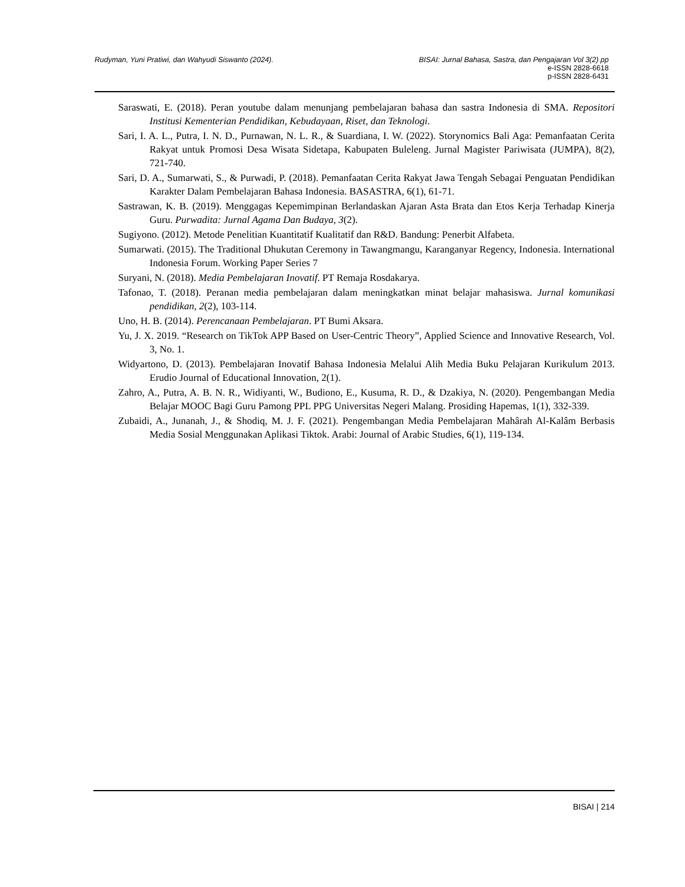Rudyman, Yuni Pratiwi, dan Wahyudi Siswanto (2024). BISAI: Jurnal Bahasa, Sastra, dan Pengajaran Vol 3(2) pp
e-ISSN 2828-6618
p-ISSN 2828-6431
Saraswati, E. (2018). Peran youtube dalam menunjang pembelajaran bahasa dan sastra Indonesia di SMA. Repositori Institusi Kementerian Pendidikan, Kebudayaan, Riset, dan Teknologi.
Sari, I. A. L., Putra, I. N. D., Purnawan, N. L. R., & Suardiana, I. W. (2022). Storynomics Bali Aga: Pemanfaatan Cerita Rakyat untuk Promosi Desa Wisata Sidetapa, Kabupaten Buleleng. Jurnal Magister Pariwisata (JUMPA), 8(2), 721-740.
Sari, D. A., Sumarwati, S., & Purwadi, P. (2018). Pemanfaatan Cerita Rakyat Jawa Tengah Sebagai Penguatan Pendidikan Karakter Dalam Pembelajaran Bahasa Indonesia. BASASTRA, 6(1), 61-71.
Sastrawan, K. B. (2019). Menggagas Kepemimpinan Berlandaskan Ajaran Asta Brata dan Etos Kerja Terhadap Kinerja Guru. Purwadita: Jurnal Agama Dan Budaya, 3(2).
Sugiyono. (2012). Metode Penelitian Kuantitatif Kualitatif dan R&D. Bandung: Penerbit Alfabeta.
Sumarwati. (2015). The Traditional Dhukutan Ceremony in Tawangmangu, Karanganyar Regency, Indonesia. International Indonesia Forum. Working Paper Series 7
Suryani, N. (2018). Media Pembelajaran Inovatif. PT Remaja Rosdakarya.
Tafonao, T. (2018). Peranan media pembelajaran dalam meningkatkan minat belajar mahasiswa. Jurnal komunikasi pendidikan, 2(2), 103-114.
Uno, H. B. (2014). Perencanaan Pembelajaran. PT Bumi Aksara.
Yu, J. X. 2019. “Research on TikTok APP Based on User-Centric Theory”, Applied Science and Innovative Research, Vol. 3, No. 1.
Widyartono, D. (2013). Pembelajaran Inovatif Bahasa Indonesia Melalui Alih Media Buku Pelajaran Kurikulum 2013. Erudio Journal of Educational Innovation, 2(1).
Zahro, A., Putra, A. B. N. R., Widiyanti, W., Budiono, E., Kusuma, R. D., & Dzakiya, N. (2020). Pengembangan Media Belajar MOOC Bagi Guru Pamong PPL PPG Universitas Negeri Malang. Prosiding Hapemas, 1(1), 332-339.
Zubaidi, A., Junanah, J., & Shodiq, M. J. F. (2021). Pengembangan Media Pembelajaran Mahârah Al-Kalâm Berbasis Media Sosial Menggunakan Aplikasi Tiktok. Arabi: Journal of Arabic Studies, 6(1), 119-134.
BISAI | 214